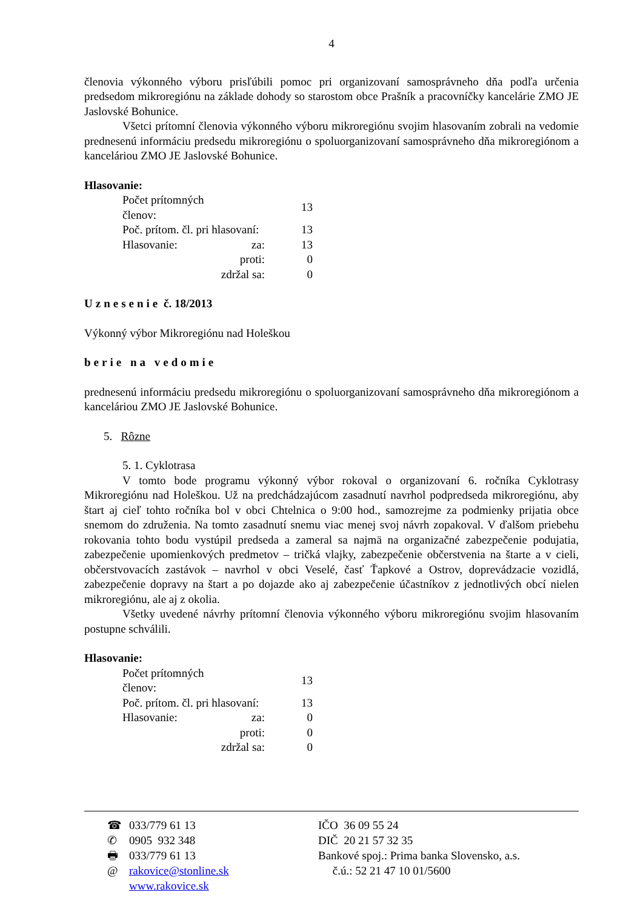4
členovia výkonného výboru prisľúbili pomoc pri organizovaní samosprávneho dňa podľa určenia predsedom mikroregiónu na základe dohody so starostom obce Prašník a pracovníčky kancelárie ZMO JE Jaslovské Bohunice.
Všetci prítomní členovia výkonného výboru mikroregiónu svojim hlasovaním zobrali na vedomie prednesenú informáciu predsedu mikroregiónu o spoluorganizovaní samosprávneho dňa mikroregiónom a kanceláriou ZMO JE Jaslovské Bohunice.
Hlasovanie:
| Počet prítomných členov: | | 13 |
| Poč. prítom. čl. pri hlasovaní: | | 13 |
| Hlasovanie: | za: | 13 |
| | proti: | 0 |
| | zdržal sa: | 0 |
Uznesenie č. 18/2013
Výkonný výbor Mikroregiónu nad Holeškou
berie na vedomie
prednesenú informáciu predsedu mikroregiónu o spoluorganizovaní samosprávneho dňa mikroregiónom a kanceláriou ZMO JE Jaslovské Bohunice.
5. Rôzne
5. 1. Cyklotrasa
V tomto bode programu výkonný výbor rokoval o organizovaní 6. ročníka Cyklotrasy Mikroregiónu nad Holeškou. Už na predchádzajúcom zasadnutí navrhol podpredseda mikroregiónu, aby štart aj cieľ tohto ročníka bol v obci Chtelnica o 9:00 hod., samozrejme za podmienky prijatia obce snemom do združenia. Na tomto zasadnutí snemu viac menej svoj návrh zopakoval. V ďalšom priebehu rokovania tohto bodu vystúpil predseda a zameral sa najmä na organizačné zabezpečenie podujatia, zabezpečenie upomienkových predmetov – tričká vlajky, zabezpečenie občerstvenia na štarte a v cieli, občerstvovacích zastávok – navrhol v obci Veselé, časť Ťapkové a Ostrov, doprevádzacie vozidlá, zabezpečenie dopravy na štart a po dojazde ako aj zabezpečenie účastníkov z jednotlivých obcí nielen mikroregiónu, ale aj z okolia.
Všetky uvedené návrhy prítomní členovia výkonného výboru mikroregiónu svojim hlasovaním postupne schválili.
Hlasovanie:
| Počet prítomných členov: | | 13 |
| Poč. prítom. čl. pri hlasovaní: | | 13 |
| Hlasovanie: | za: | 0 |
| | proti: | 0 |
| | zdržal sa: | 0 |
| ☎ | 033/779 61 13 | IČO 36 09 55 24 |
| ✆ | 0905 932 348 | DIČ 20 21 57 32 35 |
| 🖶 | 033/779 61 13 | Bankové spoj.: Prima banka Slovensko, a.s. |
| @ | rakovice@stonline.sk www.rakovice.sk | č.ú.: 52 21 47 10 01/5600 |